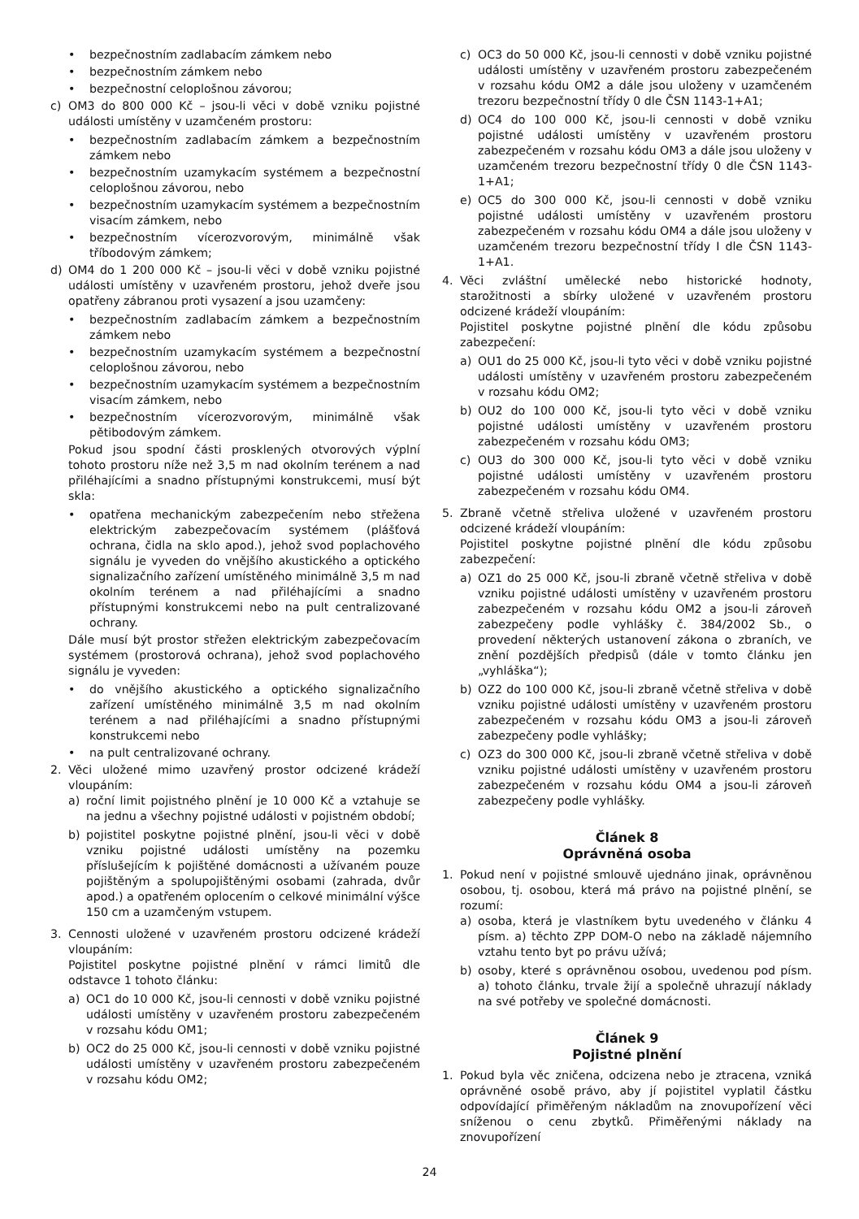• bezpečnostním zadlabacím zámkem nebo
• bezpečnostním zámkem nebo
• bezpečnostní celoplošnou závorou;
c) OM3 do 800 000 Kč – jsou-li věci v době vzniku pojistné události umístěny v uzamčeném prostoru:
• bezpečnostním zadlabacím zámkem a bezpečnostním zámkem nebo
• bezpečnostním uzamykacím systémem a bezpečnostní celoplošnou závorou, nebo
• bezpečnostním uzamykacím systémem a bezpečnostním visacím zámkem, nebo
• bezpečnostním vícerozvorovým, minimálně však tříbodovým zámkem;
d) OM4 do 1 200 000 Kč – jsou-li věci v době vzniku pojistné události umístěny v uzavřeném prostoru, jehož dveře jsou opatřeny zábranou proti vysazení a jsou uzamčeny:
• bezpečnostním zadlabacím zámkem a bezpečnostním zámkem nebo
• bezpečnostním uzamykacím systémem a bezpečnostní celoplošnou závorou, nebo
• bezpečnostním uzamykacím systémem a bezpečnostním visacím zámkem, nebo
• bezpečnostním vícerozvorovým, minimálně však pětibodovým zámkem.
Pokud jsou spodní části prosklených otvorových výplní tohoto prostoru níže než 3,5 m nad okolním terénem a nad přiléhajícími a snadno přístupnými konstrukcemi, musí být skla:
• opatřena mechanickým zabezpečením nebo střežena elektrickým zabezpečovacím systémem (plášťová ochrana, čidla na sklo apod.), jehož svod poplachového signálu je vyveden do vnějšího akustického a optického signalizačního zařízení umístěného minimálně 3,5 m nad okolním terénem a nad přiléhajícími a snadno přístupnými konstrukcemi nebo na pult centralizované ochrany.
Dále musí být prostor střežen elektrickým zabezpečovacím systémem (prostorová ochrana), jehož svod poplachového signálu je vyveden:
• do vnějšího akustického a optického signalizačního zařízení umístěného minimálně 3,5 m nad okolním terénem a nad přiléhajícími a snadno přístupnými konstrukcemi nebo
• na pult centralizované ochrany.
2. Věci uložené mimo uzavřený prostor odcizené krádeží vloupáním:
a) roční limit pojistného plnění je 10 000 Kč a vztahuje se na jednu a všechny pojistné události v pojistném období;
b) pojistitel poskytne pojistné plnění, jsou-li věci v době vzniku pojistné události umístěny na pozemku příslušejícím k pojištěné domácnosti a užívaném pouze pojištěným a spolupojištěnými osobami (zahrada, dvůr apod.) a opatřeném oplocením o celkové minimální výšce 150 cm a uzamčeným vstupem.
3. Cennosti uložené v uzavřeném prostoru odcizené krádeží vloupáním:
Pojistitel poskytne pojistné plnění v rámci limitů dle odstavce 1 tohoto článku:
a) OC1 do 10 000 Kč, jsou-li cennosti v době vzniku pojistné události umístěny v uzavřeném prostoru zabezpečeném v rozsahu kódu OM1;
b) OC2 do 25 000 Kč, jsou-li cennosti v době vzniku pojistné události umístěny v uzavřeném prostoru zabezpečeném v rozsahu kódu OM2;
c) OC3 do 50 000 Kč, jsou-li cennosti v době vzniku pojistné události umístěny v uzavřeném prostoru zabezpečeném v rozsahu kódu OM2 a dále jsou uloženy v uzamčeném trezoru bezpečnostní třídy 0 dle ČSN 1143-1+A1;
d) OC4 do 100 000 Kč, jsou-li cennosti v době vzniku pojistné události umístěny v uzavřeném prostoru zabezpečeném v rozsahu kódu OM3 a dále jsou uloženy v uzamčeném trezoru bezpečnostní třídy 0 dle ČSN 1143-1+A1;
e) OC5 do 300 000 Kč, jsou-li cennosti v době vzniku pojistné události umístěny v uzavřeném prostoru zabezpečeném v rozsahu kódu OM4 a dále jsou uloženy v uzamčeném trezoru bezpečnostní třídy I dle ČSN 1143-1+A1.
4. Věci zvláštní umělecké nebo historické hodnoty, starožitnosti a sbírky uložené v uzavřeném prostoru odcizené krádeží vloupáním:
Pojistitel poskytne pojistné plnění dle kódu způsobu zabezpečení:
a) OU1 do 25 000 Kč, jsou-li tyto věci v době vzniku pojistné události umístěny v uzavřeném prostoru zabezpečeném v rozsahu kódu OM2;
b) OU2 do 100 000 Kč, jsou-li tyto věci v době vzniku pojistné události umístěny v uzavřeném prostoru zabezpečeném v rozsahu kódu OM3;
c) OU3 do 300 000 Kč, jsou-li tyto věci v době vzniku pojistné události umístěny v uzavřeném prostoru zabezpečeném v rozsahu kódu OM4.
5. Zbraně včetně střeliva uložené v uzavřeném prostoru odcizené krádeží vloupáním:
Pojistitel poskytne pojistné plnění dle kódu způsobu zabezpečení:
a) OZ1 do 25 000 Kč, jsou-li zbraně včetně střeliva v době vzniku pojistné události umístěny v uzavřeném prostoru zabezpečeném v rozsahu kódu OM2 a jsou-li zároveň zabezpečeny podle vyhlášky č. 384/2002 Sb., o provedení některých ustanovení zákona o zbraních, ve znění pozdějších předpisů (dále v tomto článku jen „vyhláška“);
b) OZ2 do 100 000 Kč, jsou-li zbraně včetně střeliva v době vzniku pojistné události umístěny v uzavřeném prostoru zabezpečeném v rozsahu kódu OM3 a jsou-li zároveň zabezpečeny podle vyhlášky;
c) OZ3 do 300 000 Kč, jsou-li zbraně včetně střeliva v době vzniku pojistné události umístěny v uzavřeném prostoru zabezpečeném v rozsahu kódu OM4 a jsou-li zároveň zabezpečeny podle vyhlášky.
Článek 8
Oprávněná osoba
1. Pokud není v pojistné smlouvě ujednáno jinak, oprávněnou osobou, tj. osobou, která má právo na pojistné plnění, se rozumí:
a) osoba, která je vlastníkem bytu uvedeného v článku 4 písm. a) těchto ZPP DOM-O nebo na základě nájemního vztahu tento byt po právu užívá;
b) osoby, které s oprávněnou osobou, uvedenou pod písm. a) tohoto článku, trvale žijí a společně uhrazují náklady na své potřeby ve společné domácnosti.
Článek 9
Pojistné plnění
1. Pokud byla věc zničena, odcizena nebo je ztracena, vzniká oprávněné osobě právo, aby jí pojistitel vyplatil částku odpovídající přiměřeným nákladům na znovupořízení věci sníženou o cenu zbytků. Přiměřenými náklady na znovupořízení
24